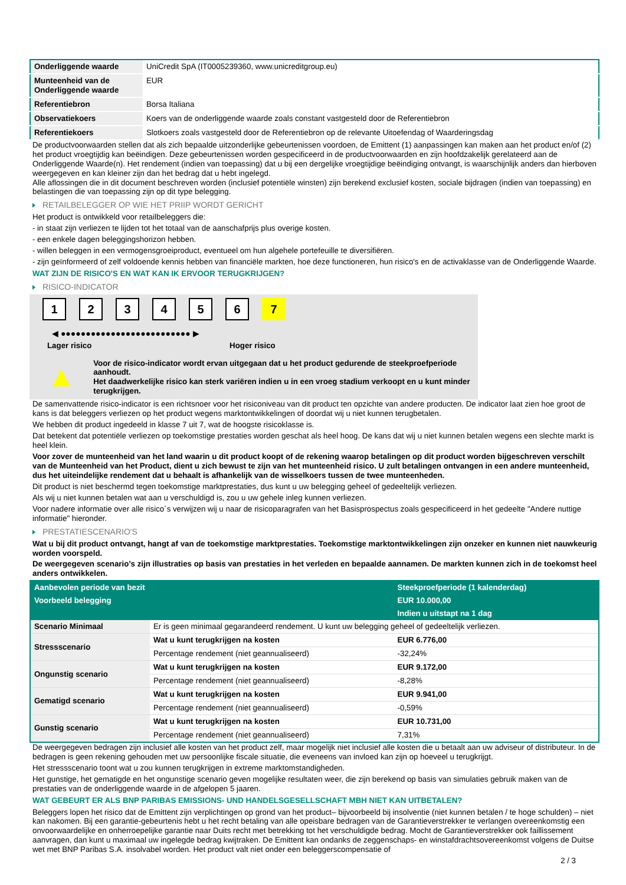| Onderliggende waarde | UniCredit SpA (IT0005239360, www.unicreditgroup.eu) |
| Munteenheid van de Onderliggende waarde | EUR |
| Referentiebron | Borsa Italiana |
| Observatiekoers | Koers van de onderliggende waarde zoals constant vastgesteld door de Referentiebron |
| Referentiekoers | Slotkoers zoals vastgesteld door de Referentiebron op de relevante Uitoefendag of Waarderingsdag |
De productvoorwaarden stellen dat als zich bepaalde uitzonderlijke gebeurtenissen voordoen, de Emittent (1) aanpassingen kan maken aan het product en/of (2) het product vroegtijdig kan beëindigen. Deze gebeurtenissen worden gespecificeerd in de productvoorwaarden en zijn hoofdzakelijk gerelateerd aan de Onderliggende Waarde(n). Het rendement (indien van toepassing) dat u bij een dergelijke vroegtijdige beëindiging ontvangt, is waarschijnlijk anders dan hierboven weergegeven en kan kleiner zijn dan het bedrag dat u hebt ingelegd.
Alle aflossingen die in dit document beschreven worden (inclusief potentiële winsten) zijn berekend exclusief kosten, sociale bijdragen (indien van toepassing) en belastingen die van toepassing zijn op dit type belegging.
RETAILBELEGGER OP WIE HET PRIIP WORDT GERICHT
Het product is ontwikkeld voor retailbeleggers die:
- in staat zijn verliezen te lijden tot het totaal van de aanschafprijs plus overige kosten.
- een enkele dagen beleggingshorizon hebben.
- willen beleggen in een vermogensgroeiproduct, eventueel om hun algehele portefeuille te diversifiëren.
- zijn geïnformeerd of zelf voldoende kennis hebben van financiële markten, hoe deze functioneren, hun risico's en de activaklasse van de Onderliggende Waarde.
WAT ZIJN DE RISICO'S EN WAT KAN IK ERVOOR TERUGKRIJGEN?
RISICO-INDICATOR
1234567
◀ ●●●●●●●●●●●●●●●●●●●●●●●●●● ▶
Lager risico Hoger risico
▲
Voor de risico-indicator wordt ervan uitgegaan dat u het product gedurende de steekproefperiode aanhoudt.
Het daadwerkelijke risico kan sterk variëren indien u in een vroeg stadium verkoopt en u kunt minder terugkrijgen.
De samenvattende risico-indicator is een richtsnoer voor het risiconiveau van dit product ten opzichte van andere producten. De indicator laat zien hoe groot de kans is dat beleggers verliezen op het product wegens marktontwikkelingen of doordat wij u niet kunnen terugbetalen.
We hebben dit product ingedeeld in klasse 7 uit 7, wat de hoogste risicoklasse is.
Dat betekent dat potentiële verliezen op toekomstige prestaties worden geschat als heel hoog. De kans dat wij u niet kunnen betalen wegens een slechte markt is heel klein.
Voor zover de munteenheid van het land waarin u dit product koopt of de rekening waarop betalingen op dit product worden bijgeschreven verschilt van de Munteenheid van het Product, dient u zich bewust te zijn van het munteenheid risico. U zult betalingen ontvangen in een andere munteenheid, dus het uiteindelijke rendement dat u behaalt is afhankelijk van de wisselkoers tussen de twee munteenheden.
Dit product is niet beschermd tegen toekomstige marktprestaties, dus kunt u uw belegging geheel of gedeeltelijk verliezen.
Als wij u niet kunnen betalen wat aan u verschuldigd is, zou u uw gehele inleg kunnen verliezen.
Voor nadere informatie over alle risico´s verwijzen wij u naar de risicoparagrafen van het Basisprospectus zoals gespecificeerd in het gedeelte "Andere nuttige informatie" hieronder.
PRESTATIESCENARIO'S
Wat u bij dit product ontvangt, hangt af van de toekomstige marktprestaties. Toekomstige marktontwikkelingen zijn onzeker en kunnen niet nauwkeurig worden voorspeld.
De weergegeven scenario’s zijn illustraties op basis van prestaties in het verleden en bepaalde aannamen. De markten kunnen zich in de toekomst heel anders ontwikkelen.
| Aanbevolen periode van bezit | | Steekproefperiode (1 kalenderdag) |
| --- | --- | --- |
| Voorbeeld belegging | | EUR 10.000,00 |
| | | Indien u uitstapt na 1 dag |
| Scenario Minimaal | Er is geen minimaal gegarandeerd rendement. U kunt uw belegging geheel of gedeeltelijk verliezen. | |
| Stressscenario | Wat u kunt terugkrijgen na kosten | EUR 6.776,00 |
| | Percentage rendement (niet geannualiseerd) | -32,24% |
| Ongunstig scenario | Wat u kunt terugkrijgen na kosten | EUR 9.172,00 |
| | Percentage rendement (niet geannualiseerd) | -8,28% |
| Gematigd scenario | Wat u kunt terugkrijgen na kosten | EUR 9.941,00 |
| | Percentage rendement (niet geannualiseerd) | -0,59% |
| Gunstig scenario | Wat u kunt terugkrijgen na kosten | EUR 10.731,00 |
| | Percentage rendement (niet geannualiseerd) | 7,31% |
De weergegeven bedragen zijn inclusief alle kosten van het product zelf, maar mogelijk niet inclusief alle kosten die u betaalt aan uw adviseur of distributeur. In de bedragen is geen rekening gehouden met uw persoonlijke fiscale situatie, die eveneens van invloed kan zijn op hoeveel u terugkrijgt.
Het stressscenario toont wat u zou kunnen terugkrijgen in extreme marktomstandigheden.
Het gunstige, het gematigde en het ongunstige scenario geven mogelijke resultaten weer, die zijn berekend op basis van simulaties gebruik maken van de prestaties van de onderliggende waarde in de afgelopen 5 jaaren.
WAT GEBEURT ER ALS BNP PARIBAS EMISSIONS- UND HANDELSGESELLSCHAFT MBH NIET KAN UITBETALEN?
Beleggers lopen het risico dat de Emittent zijn verplichtingen op grond van het product– bijvoorbeeld bij insolventie (niet kunnen betalen / te hoge schulden) – niet kan nakomen. Bij een garantie-gebeurtenis hebt u het recht betaling van alle opeisbare bedragen van de Garantieverstrekker te verlangen overeenkomstig een onvoorwaardelijke en onherroepelijke garantie naar Duits recht met betrekking tot het verschuldigde bedrag. Mocht de Garantieverstrekker ook faillissement aanvragen, dan kunt u maximaal uw ingelegde bedrag kwijtraken. De Emittent kan ondanks de zeggenschaps- en winstafdrachtsovereenkomst volgens de Duitse wet met BNP Paribas S.A. insolvabel worden. Het product valt niet onder een beleggerscompensatie of
2 / 3